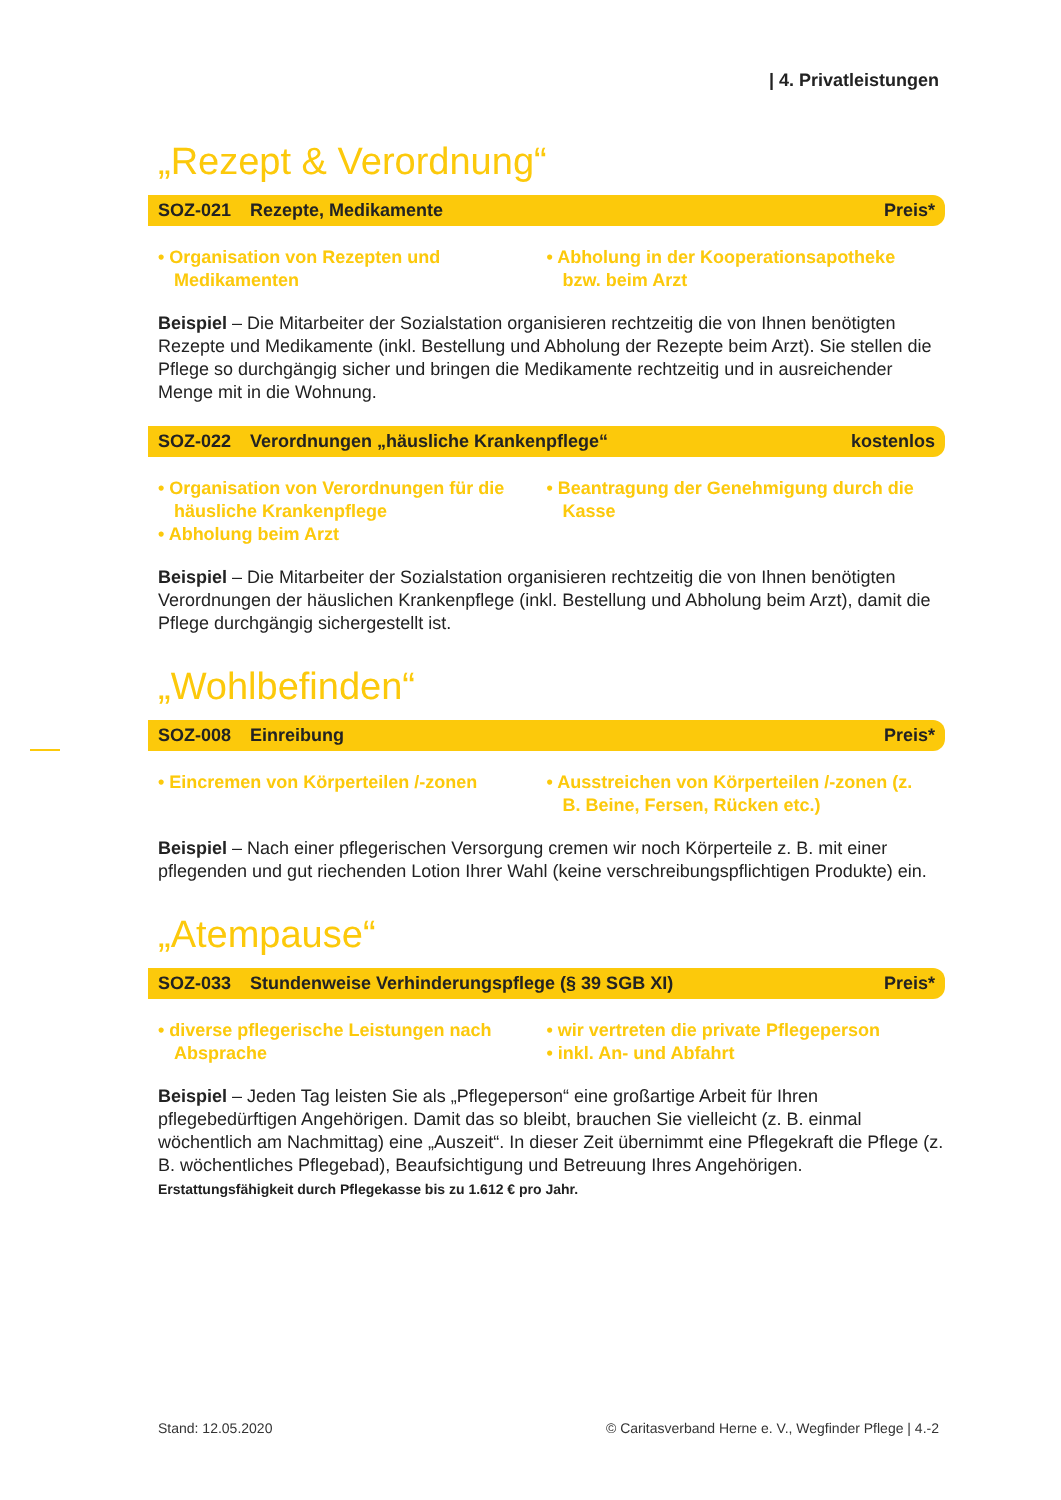| 4. Privatleistungen
„Rezept & Verordnung“
SOZ-021 Rezepte, Medikamente Preis*
• Organisation von Rezepten und Medikamenten
• Abholung in der Kooperationsapotheke bzw. beim Arzt
Beispiel – Die Mitarbeiter der Sozialstation organisieren rechtzeitig die von Ihnen benötigten Rezepte und Medikamente (inkl. Bestellung und Abholung der Rezepte beim Arzt). Sie stellen die Pflege so durchgängig sicher und bringen die Medikamente rechtzeitig und in ausreichender Menge mit in die Wohnung.
SOZ-022 Verordnungen „häusliche Krankenpflege“kostenlos
• Organisation von Verordnungen für die häusliche Krankenpflege
• Abholung beim Arzt
• Beantragung der Genehmigung durch die Kasse
Beispiel – Die Mitarbeiter der Sozialstation organisieren rechtzeitig die von Ihnen benötigten Verordnungen der häuslichen Krankenpflege (inkl. Bestellung und Abholung beim Arzt), damit die Pflege durchgängig sichergestellt ist.
„Wohlbefinden“
SOZ-008 Einreibung Preis*
• Eincremen von Körperteilen /-zonen
• Ausstreichen von Körperteilen /-zonen (z. B. Beine, Fersen, Rücken etc.)
Beispiel – Nach einer pflegerischen Versorgung cremen wir noch Körperteile z. B. mit einer pflegenden und gut riechenden Lotion Ihrer Wahl (keine verschreibungspflichtigen Produkte) ein.
„Atempause“
SOZ-033 Stundenweise Verhinderungspflege (§ 39 SGB XI) Preis*
• diverse pflegerische Leistungen nach Absprache
• wir vertreten die private Pflegeperson
• inkl. An- und Abfahrt
Beispiel – Jeden Tag leisten Sie als „Pflegeperson“ eine großartige Arbeit für Ihren pflegebedürftigen Angehörigen. Damit das so bleibt, brauchen Sie vielleicht (z. B. einmal wöchentlich am Nachmittag) eine „Auszeit“. In dieser Zeit übernimmt eine Pflegekraft die Pflege (z. B. wöchentliches Pflegebad), Beaufsichtigung und Betreuung Ihres Angehörigen.
Erstattungsfähigkeit durch Pflegekasse bis zu 1.612 € pro Jahr.
Stand: 12.05.2020 © Caritasverband Herne e. V., Wegfinder Pflege | 4.-2